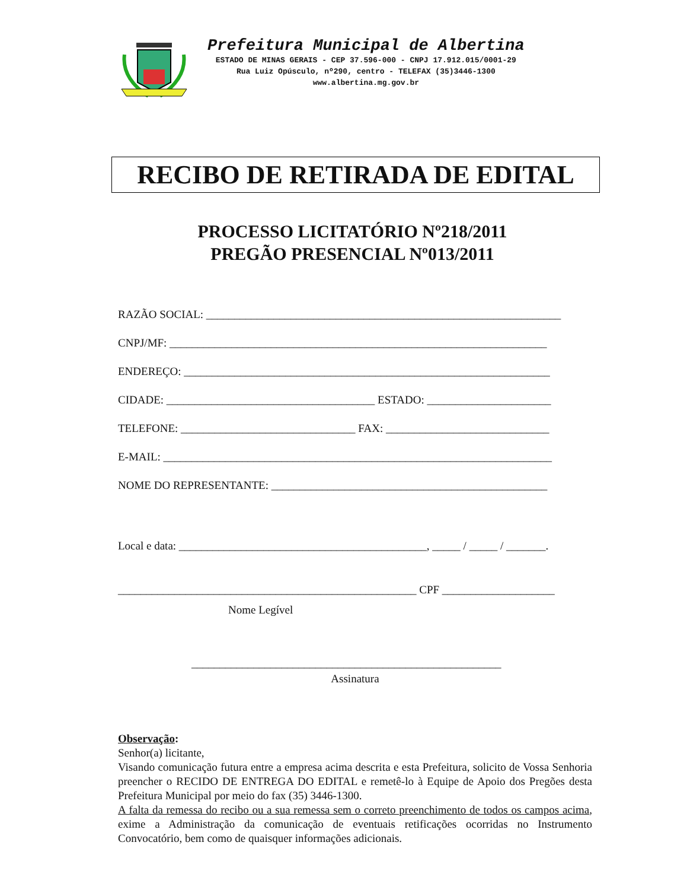Prefeitura Municipal de Albertina
ESTADO DE MINAS GERAIS - CEP 37.596-000 - CNPJ 17.912.015/0001-29
Rua Luiz Opúsculo, nº290, centro - TELEFAX (35)3446-1300
www.albertina.mg.gov.br
RECIBO DE RETIRADA DE EDITAL
PROCESSO LICITATÓRIO Nº218/2011
PREGÃO PRESENCIAL Nº013/2011
RAZÃO SOCIAL: _______________________________________________________________
CNPJ/MF: ___________________________________________________________________
ENDEREÇO: _________________________________________________________________
CIDADE: _____________________________________ ESTADO: ______________________
TELEFONE: _______________________________ FAX: _____________________________
E-MAIL: _____________________________________________________________________
NOME DO REPRESENTANTE: _________________________________________________
Local e data: ____________________________________________, _____ / _____ / _______.
_____________________________________________________ CPF ____________________
Nome Legível
_______________________________________________________
Assinatura
Observação:
Senhor(a) licitante,
Visando comunicação futura entre a empresa acima descrita e esta Prefeitura, solicito de Vossa Senhoria preencher o RECIDO DE ENTREGA DO EDITAL e remetê-lo à Equipe de Apoio dos Pregões desta Prefeitura Municipal por meio do fax (35) 3446-1300.
A falta da remessa do recibo ou a sua remessa sem o correto preenchimento de todos os campos acima, exime a Administração da comunicação de eventuais retificações ocorridas no Instrumento Convocatório, bem como de quaisquer informações adicionais.